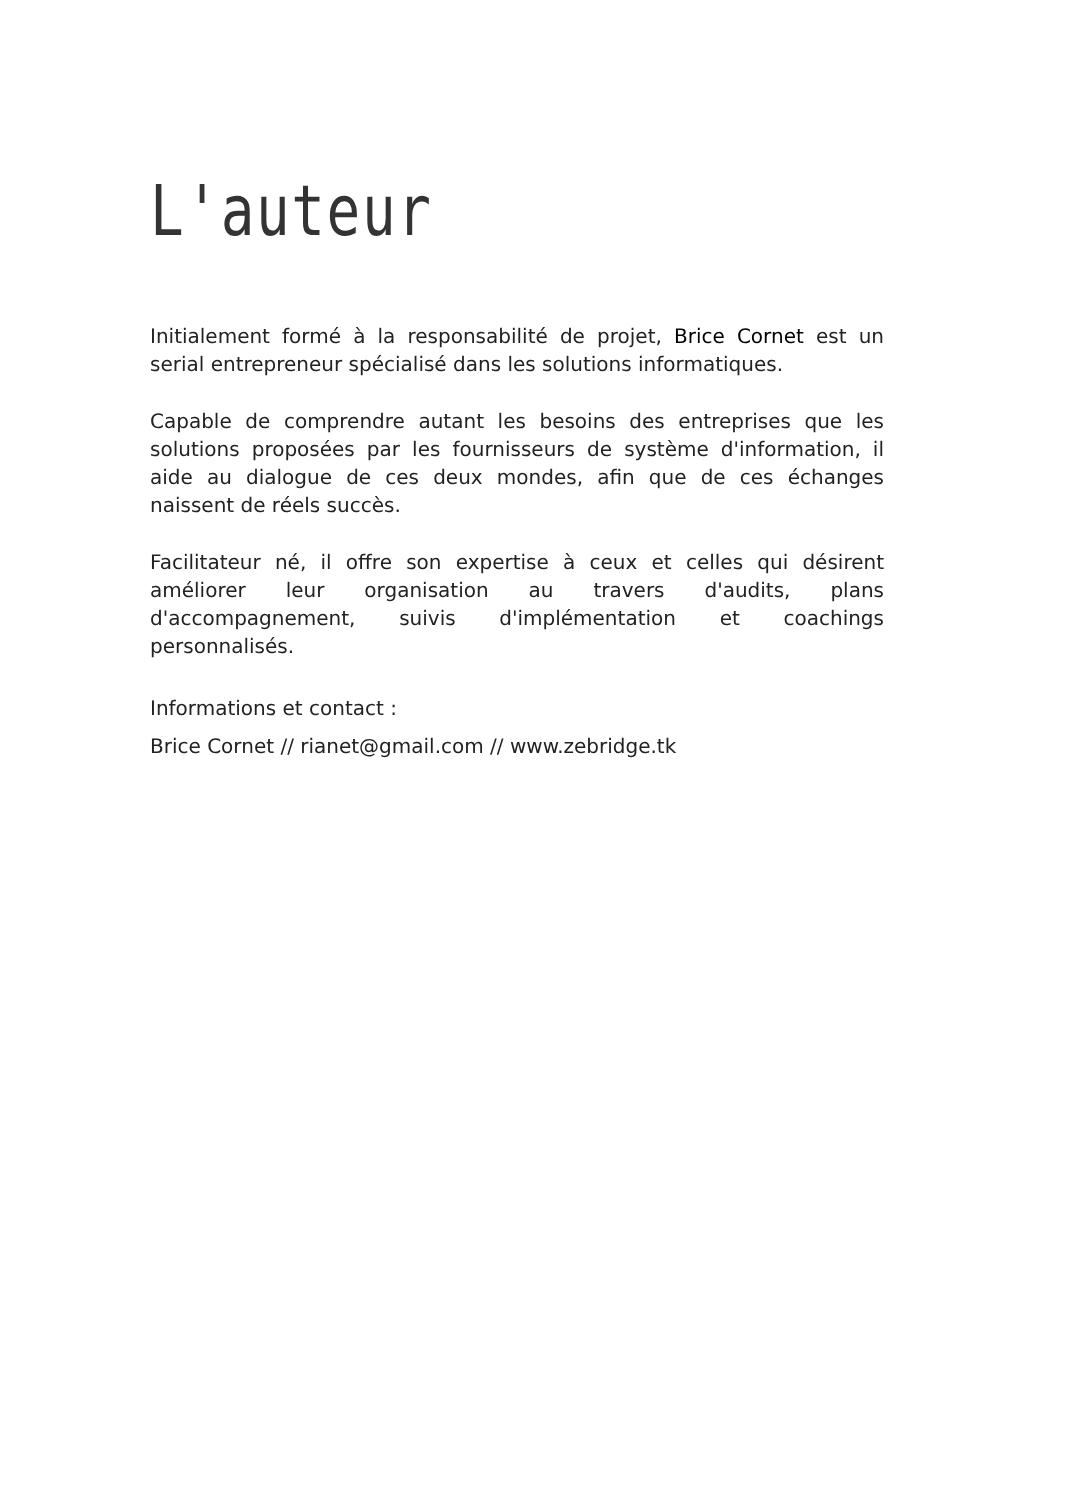L'auteur
Initialement formé à la responsabilité de projet, Brice Cornet est un serial entrepreneur spécialisé dans les solutions informatiques.
Capable de comprendre autant les besoins des entreprises que les solutions proposées par les fournisseurs de système d'information, il aide au dialogue de ces deux mondes, afin que de ces échanges naissent de réels succès.
Facilitateur né, il offre son expertise à ceux et celles qui désirent améliorer leur organisation au travers d'audits, plans d'accompagnement, suivis d'implémentation et coachings personnalisés.
Informations et contact :
Brice Cornet // rianet@gmail.com // www.zebridge.tk